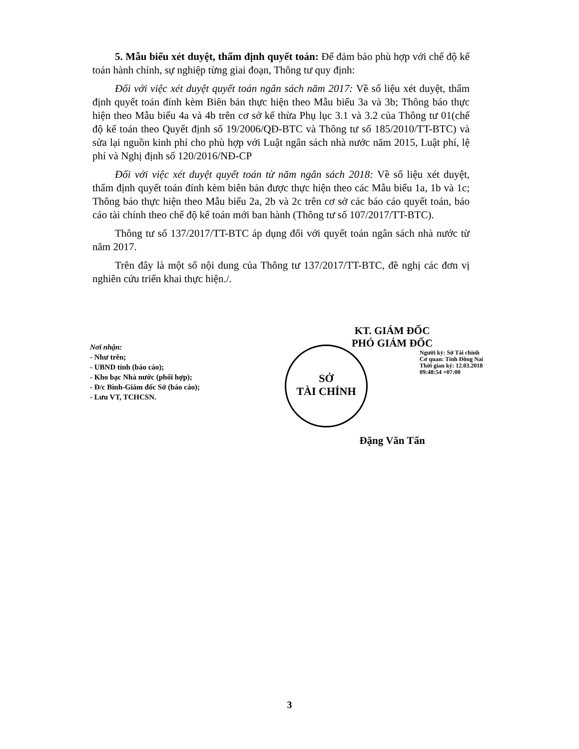5. Mẫu biểu xét duyệt, thẩm định quyết toán: Để đảm bảo phù hợp với chế độ kế toán hành chính, sự nghiệp từng giai đoạn, Thông tư quy định:
Đối với việc xét duyệt quyết toán ngân sách năm 2017: Về số liệu xét duyệt, thẩm định quyết toán đính kèm Biên bản thực hiện theo Mẫu biểu 3a và 3b; Thông báo thực hiện theo Mẫu biểu 4a và 4b trên cơ sở kế thừa Phụ lục 3.1 và 3.2 của Thông tư 01(chế độ kế toán theo Quyết định số 19/2006/QĐ-BTC và Thông tư số 185/2010/TT-BTC) và sửa lại nguồn kinh phí cho phù hợp với Luật ngân sách nhà nước năm 2015, Luật phí, lệ phí và Nghị định số 120/2016/NĐ-CP
Đối với việc xét duyệt quyết toán từ năm ngân sách 2018: Về số liệu xét duyệt, thẩm định quyết toán đính kèm biên bản được thực hiện theo các Mẫu biểu 1a, 1b và 1c; Thông báo thực hiện theo Mẫu biểu 2a, 2b và 2c trên cơ sở các báo cáo quyết toán, báo cáo tài chính theo chế độ kế toán mới ban hành (Thông tư số 107/2017/TT-BTC).
Thông tư số 137/2017/TT-BTC áp dụng đối với quyết toán ngân sách nhà nước từ năm 2017.
Trên đây là một số nội dung của Thông tư 137/2017/TT-BTC, đề nghị các đơn vị nghiên cứu triển khai thực hiện./.
Nơi nhận:
- Như trên;
- UBND tỉnh (báo cáo);
- Kho bạc Nhà nước (phối hợp);
- Đ/c Bình-Giám đốc Sở (báo cáo);
- Lưu VT, TCHCSN.
KT. GIÁM ĐỐC
PHÓ GIÁM ĐỐC
SỞ
TÀI CHÍNH
Người ký: Sở Tài chính
Cơ quan: Tỉnh Đồng Nai
Thời gian ký: 12.03.2018
09:48:54 +07:00
Đặng Văn Tấn
3